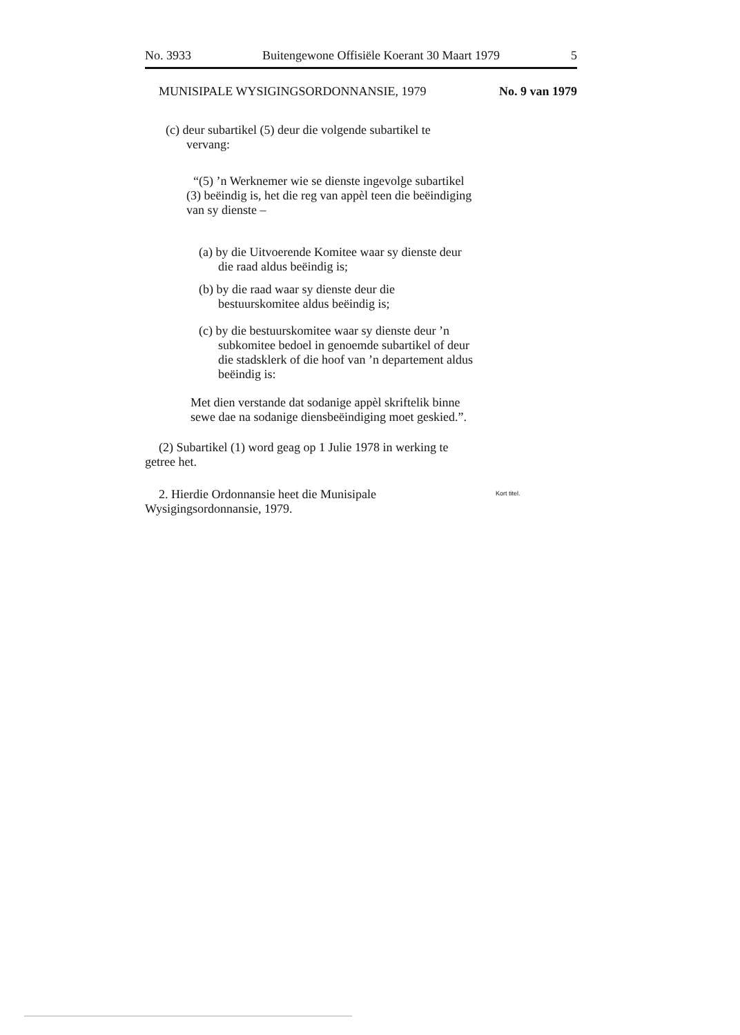No. 3933 Buitengewone Offisiële Koerant 30 Maart 1979 5
MUNISIPALE WYSIGINGSORDONNANSIE, 1979 No. 9 van 1979
(c) deur subartikel (5) deur die volgende subartikel te vervang:
“(5) ’n Werknemer wie se dienste ingevolge subartikel (3) beëindig is, het die reg van appèl teen die beëindiging van sy dienste –
(a) by die Uitvoerende Komitee waar sy dienste deur die raad aldus beëindig is;
(b) by die raad waar sy dienste deur die bestuurskomitee aldus beëindig is;
(c) by die bestuurskomitee waar sy dienste deur ’n subkomitee bedoel in genoemde subartikel of deur die stadsklerk of die hoof van ’n departement aldus beëindig is:
Met dien verstande dat sodanige appèl skriftelik binne sewe dae na sodanige diensbeëindiging moet geskied.”.
(2) Subartikel (1) word geag op 1 Julie 1978 in werking te getree het.
2. Hierdie Ordonnansie heet die Munisipale Wysigingsordonnansie, 1979.
Kort titel.